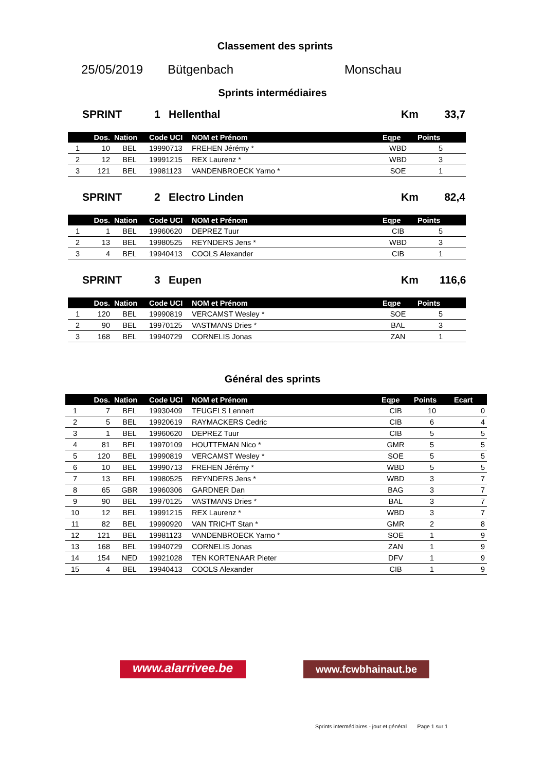Classement des sprints
25/05/2019 Bütgenbach Monschau
Sprints intermédiaires
SPRINT 1 Hellenthal Km 33,7
| | Dos. | Nation | Code UCI | NOM et Prénom | Eqpe | Points |
| --- | --- | --- | --- | --- | --- | --- |
| 1 | 10 | BEL | 19990713 | FREHEN Jérémy * | WBD | 5 |
| 2 | 12 | BEL | 19991215 | REX Laurenz * | WBD | 3 |
| 3 | 121 | BEL | 19981123 | VANDENBROECK Yarno * | SOE | 1 |
SPRINT 2 Electro Linden Km 82,4
| | Dos. | Nation | Code UCI | NOM et Prénom | Eqpe | Points |
| --- | --- | --- | --- | --- | --- | --- |
| 1 | 1 | BEL | 19960620 | DEPREZ Tuur | CIB | 5 |
| 2 | 13 | BEL | 19980525 | REYNDERS Jens * | WBD | 3 |
| 3 | 4 | BEL | 19940413 | COOLS Alexander | CIB | 1 |
SPRINT 3 Eupen Km 116,6
| | Dos. | Nation | Code UCI | NOM et Prénom | Eqpe | Points |
| --- | --- | --- | --- | --- | --- | --- |
| 1 | 120 | BEL | 19990819 | VERCAMST Wesley * | SOE | 5 |
| 2 | 90 | BEL | 19970125 | VASTMANS Dries * | BAL | 3 |
| 3 | 168 | BEL | 19940729 | CORNELIS Jonas | ZAN | 1 |
Général des sprints
| | Dos. | Nation | Code UCI | NOM et Prénom | Eqpe | Points | Ecart |
| --- | --- | --- | --- | --- | --- | --- | --- |
| 1 | 7 | BEL | 19930409 | TEUGELS Lennert | CIB | 10 | 0 |
| 2 | 5 | BEL | 19920619 | RAYMACKERS Cedric | CIB | 6 | 4 |
| 3 | 1 | BEL | 19960620 | DEPREZ Tuur | CIB | 5 | 5 |
| 4 | 81 | BEL | 19970109 | HOUTTEMAN Nico * | GMR | 5 | 5 |
| 5 | 120 | BEL | 19990819 | VERCAMST Wesley * | SOE | 5 | 5 |
| 6 | 10 | BEL | 19990713 | FREHEN Jérémy * | WBD | 5 | 5 |
| 7 | 13 | BEL | 19980525 | REYNDERS Jens * | WBD | 3 | 7 |
| 8 | 65 | GBR | 19960306 | GARDNER Dan | BAG | 3 | 7 |
| 9 | 90 | BEL | 19970125 | VASTMANS Dries * | BAL | 3 | 7 |
| 10 | 12 | BEL | 19991215 | REX Laurenz * | WBD | 3 | 7 |
| 11 | 82 | BEL | 19990920 | VAN TRICHT Stan * | GMR | 2 | 8 |
| 12 | 121 | BEL | 19981123 | VANDENBROECK Yarno * | SOE | 1 | 9 |
| 13 | 168 | BEL | 19940729 | CORNELIS Jonas | ZAN | 1 | 9 |
| 14 | 154 | NED | 19921028 | TEN KORTENAAR Pieter | DFV | 1 | 9 |
| 15 | 4 | BEL | 19940413 | COOLS Alexander | CIB | 1 | 9 |
www.alarrivee.be
www.fcwbhainaut.be
Sprints intermédiaires - jour et général Page 1 sur 1